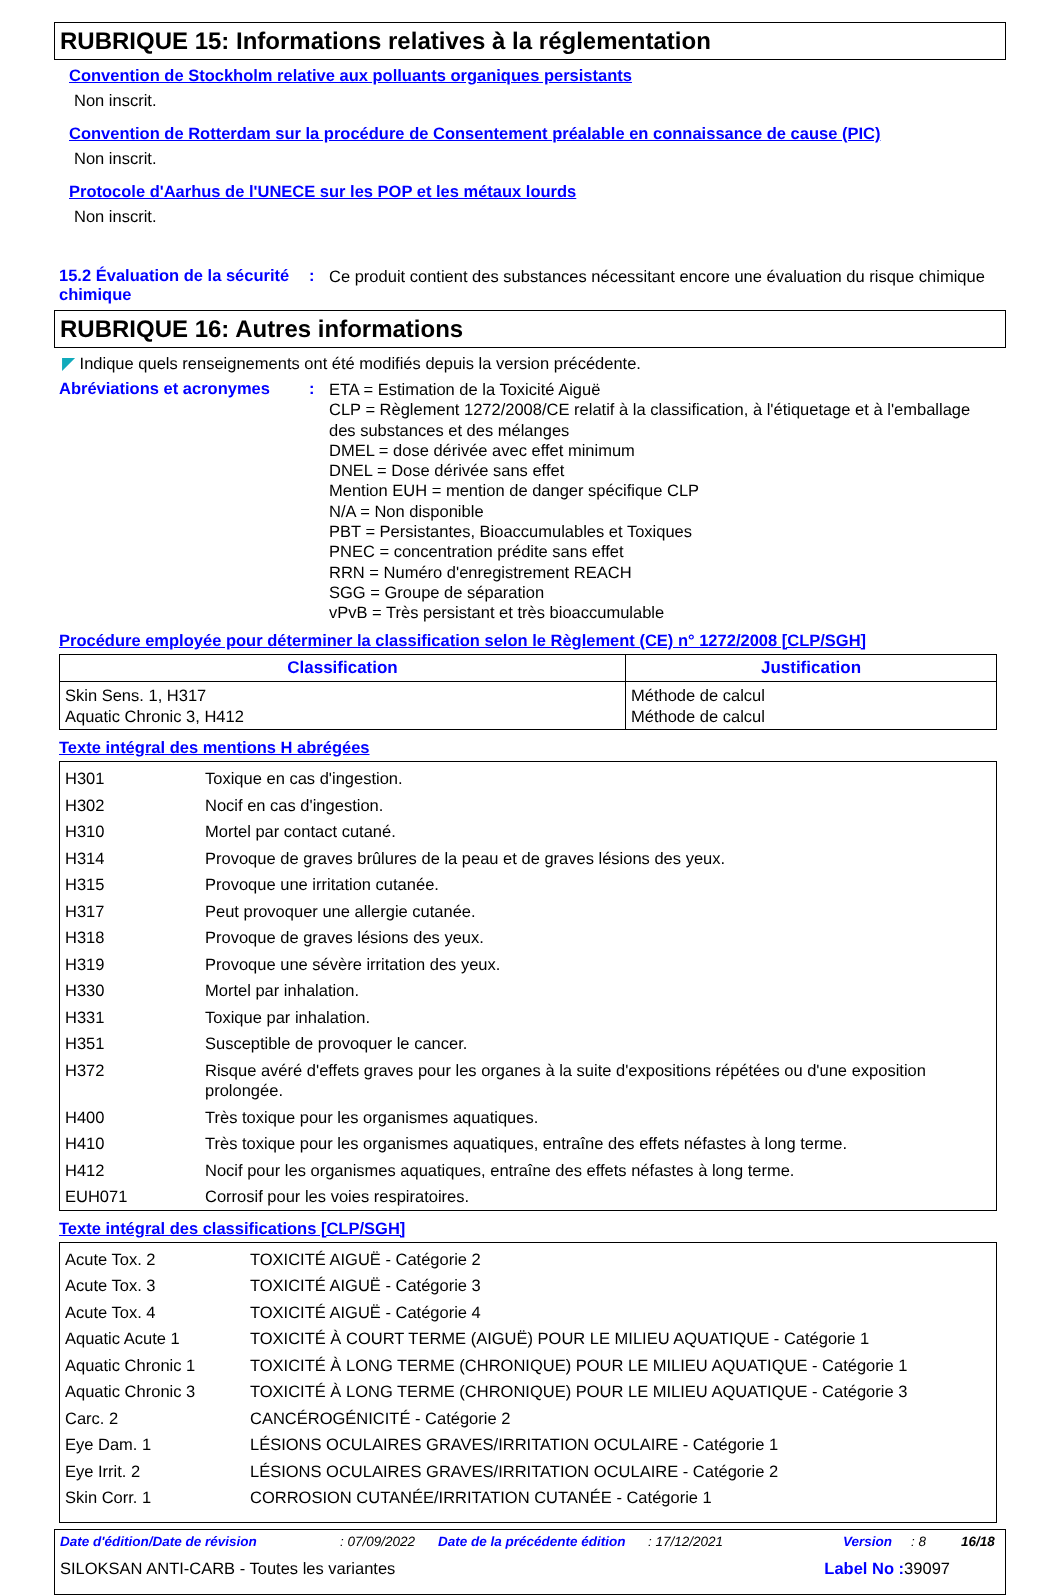RUBRIQUE 15: Informations relatives à la réglementation
Convention de Stockholm relative aux polluants organiques persistants
Non inscrit.
Convention de Rotterdam sur la procédure de Consentement préalable en connaissance de cause (PIC)
Non inscrit.
Protocole d'Aarhus de l'UNECE sur les POP et les métaux lourds
Non inscrit.
15.2 Évaluation de la sécurité chimique
:
Ce produit contient des substances nécessitant encore une évaluation du risque chimique
RUBRIQUE 16: Autres informations
◤ Indique quels renseignements ont été modifiés depuis la version précédente.
Abréviations et acronymes :
ETA = Estimation de la Toxicité Aiguë
CLP = Règlement 1272/2008/CE relatif à la classification, à l'étiquetage et à l'emballage des substances et des mélanges
DMEL = dose dérivée avec effet minimum
DNEL = Dose dérivée sans effet
Mention EUH = mention de danger spécifique CLP
N/A = Non disponible
PBT = Persistantes, Bioaccumulables et Toxiques
PNEC = concentration prédite sans effet
RRN = Numéro d'enregistrement REACH
SGG = Groupe de séparation
vPvB = Très persistant et très bioaccumulable
Procédure employée pour déterminer la classification selon le Règlement (CE) n° 1272/2008 [CLP/SGH]
| Classification | Justification |
| --- | --- |
| Skin Sens. 1, H317 Aquatic Chronic 3, H412 | Méthode de calcul Méthode de calcul |
Texte intégral des mentions H abrégées
| H301 | Toxique en cas d'ingestion. |
| H302 | Nocif en cas d'ingestion. |
| H310 | Mortel par contact cutané. |
| H314 | Provoque de graves brûlures de la peau et de graves lésions des yeux. |
| H315 | Provoque une irritation cutanée. |
| H317 | Peut provoquer une allergie cutanée. |
| H318 | Provoque de graves lésions des yeux. |
| H319 | Provoque une sévère irritation des yeux. |
| H330 | Mortel par inhalation. |
| H331 | Toxique par inhalation. |
| H351 | Susceptible de provoquer le cancer. |
| H372 | Risque avéré d'effets graves pour les organes à la suite d'expositions répétées ou d'une exposition prolongée. |
| H400 | Très toxique pour les organismes aquatiques. |
| H410 | Très toxique pour les organismes aquatiques, entraîne des effets néfastes à long terme. |
| H412 | Nocif pour les organismes aquatiques, entraîne des effets néfastes à long terme. |
| EUH071 | Corrosif pour les voies respiratoires. |
Texte intégral des classifications [CLP/SGH]
| Acute Tox. 2 | TOXICITÉ AIGUË - Catégorie 2 |
| Acute Tox. 3 | TOXICITÉ AIGUË - Catégorie 3 |
| Acute Tox. 4 | TOXICITÉ AIGUË - Catégorie 4 |
| Aquatic Acute 1 | TOXICITÉ À COURT TERME (AIGUË) POUR LE MILIEU AQUATIQUE - Catégorie 1 |
| Aquatic Chronic 1 | TOXICITÉ À LONG TERME (CHRONIQUE) POUR LE MILIEU AQUATIQUE - Catégorie 1 |
| Aquatic Chronic 3 | TOXICITÉ À LONG TERME (CHRONIQUE) POUR LE MILIEU AQUATIQUE - Catégorie 3 |
| Carc. 2 | CANCÉROGÉNICITÉ - Catégorie 2 |
| Eye Dam. 1 | LÉSIONS OCULAIRES GRAVES/IRRITATION OCULAIRE - Catégorie 1 |
| Eye Irrit. 2 | LÉSIONS OCULAIRES GRAVES/IRRITATION OCULAIRE - Catégorie 2 |
| Skin Corr. 1 | CORROSION CUTANÉE/IRRITATION CUTANÉE - Catégorie 1 |
Date d'édition/Date de révision: 07/09/2022 Date de la précédente édition: 17/12/2021 Version: 8 16/18
SILOKSAN ANTI-CARB - Toutes les variantes Label No : 39097